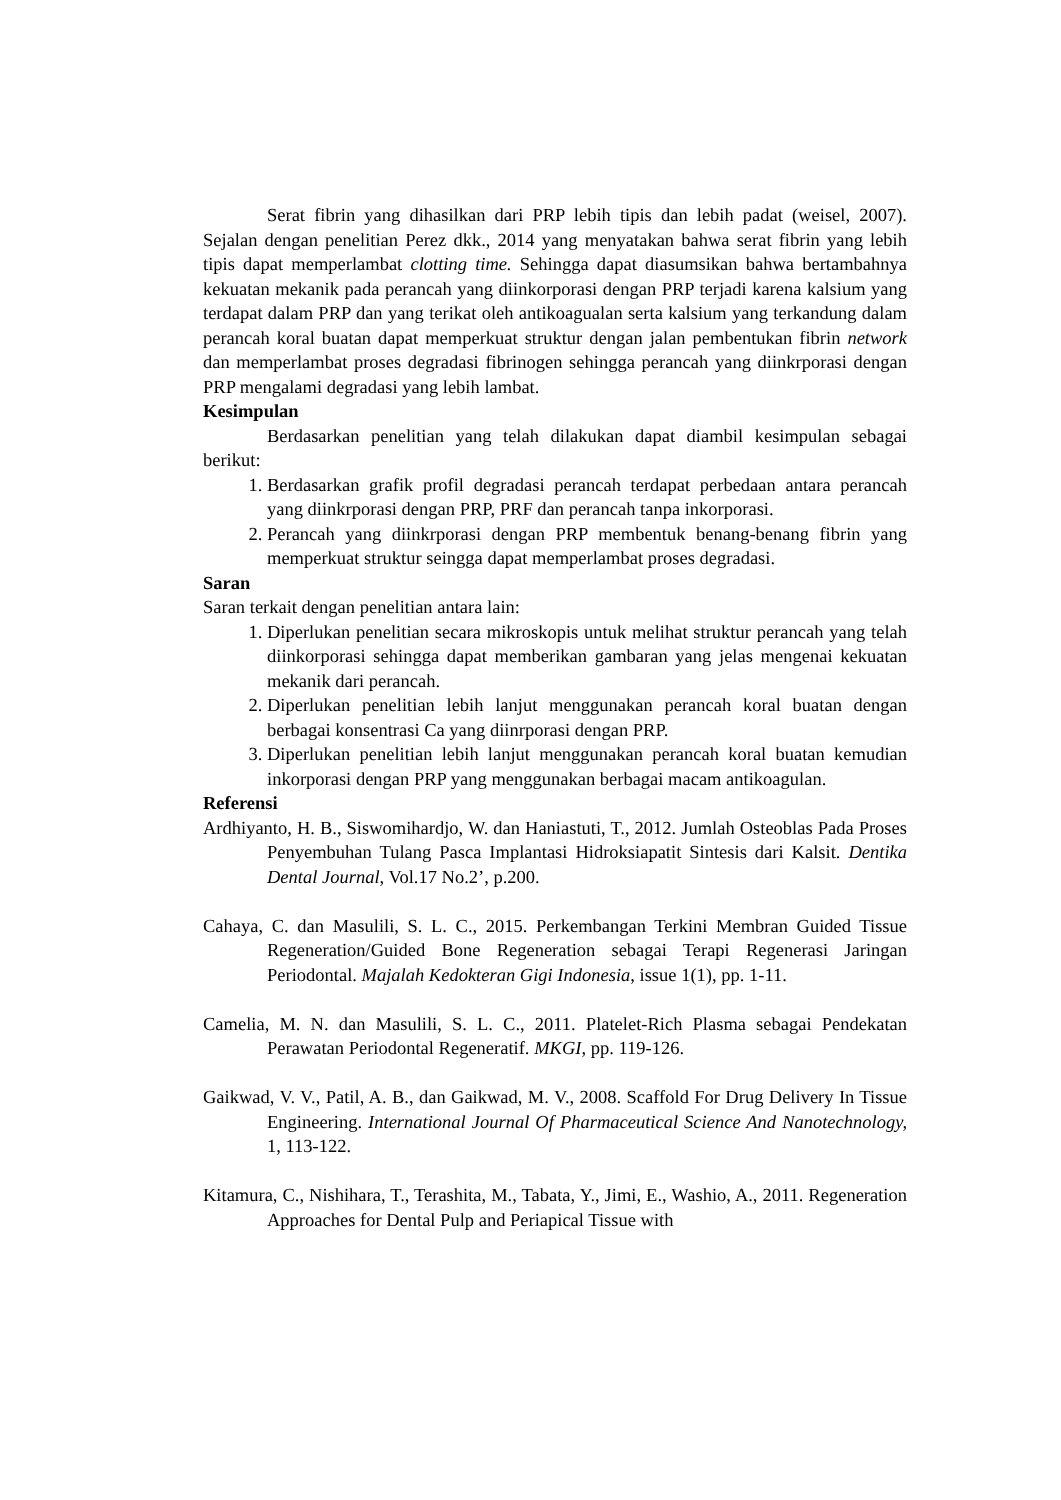Serat fibrin yang dihasilkan dari PRP lebih tipis dan lebih padat (weisel, 2007). Sejalan dengan penelitian Perez dkk., 2014 yang menyatakan bahwa serat fibrin yang lebih tipis dapat memperlambat clotting time. Sehingga dapat diasumsikan bahwa bertambahnya kekuatan mekanik pada perancah yang diinkorporasi dengan PRP terjadi karena kalsium yang terdapat dalam PRP dan yang terikat oleh antikoagualan serta kalsium yang terkandung dalam perancah koral buatan dapat memperkuat struktur dengan jalan pembentukan fibrin network dan memperlambat proses degradasi fibrinogen sehingga perancah yang diinkrporasi dengan PRP mengalami degradasi yang lebih lambat.
Kesimpulan
Berdasarkan penelitian yang telah dilakukan dapat diambil kesimpulan sebagai berikut:
1. Berdasarkan grafik profil degradasi perancah terdapat perbedaan antara perancah yang diinkrporasi dengan PRP, PRF dan perancah tanpa inkorporasi.
2. Perancah yang diinkrporasi dengan PRP membentuk benang-benang fibrin yang memperkuat struktur seingga dapat memperlambat proses degradasi.
Saran
Saran terkait dengan penelitian antara lain:
1. Diperlukan penelitian secara mikroskopis untuk melihat struktur perancah yang telah diinkorporasi sehingga dapat memberikan gambaran yang jelas mengenai kekuatan mekanik dari perancah.
2. Diperlukan penelitian lebih lanjut menggunakan perancah koral buatan dengan berbagai konsentrasi Ca yang diinrporasi dengan PRP.
3. Diperlukan penelitian lebih lanjut menggunakan perancah koral buatan kemudian inkorporasi dengan PRP yang menggunakan berbagai macam antikoagulan.
Referensi
Ardhiyanto, H. B., Siswomihardjo, W. dan Haniastuti, T., 2012. Jumlah Osteoblas Pada Proses Penyembuhan Tulang Pasca Implantasi Hidroksiapatit Sintesis dari Kalsit. Dentika Dental Journal, Vol.17 No.2’, p.200.
Cahaya, C. dan Masulili, S. L. C., 2015. Perkembangan Terkini Membran Guided Tissue Regeneration/Guided Bone Regeneration sebagai Terapi Regenerasi Jaringan Periodontal. Majalah Kedokteran Gigi Indonesia, issue 1(1), pp. 1-11.
Camelia, M. N. dan Masulili, S. L. C., 2011. Platelet-Rich Plasma sebagai Pendekatan Perawatan Periodontal Regeneratif. MKGI, pp. 119-126.
Gaikwad, V. V., Patil, A. B., dan Gaikwad, M. V., 2008. Scaffold For Drug Delivery In Tissue Engineering. International Journal Of Pharmaceutical Science And Nanotechnology, 1, 113-122.
Kitamura, C., Nishihara, T., Terashita, M., Tabata, Y., Jimi, E., Washio, A., 2011. Regeneration Approaches for Dental Pulp and Periapical Tissue with